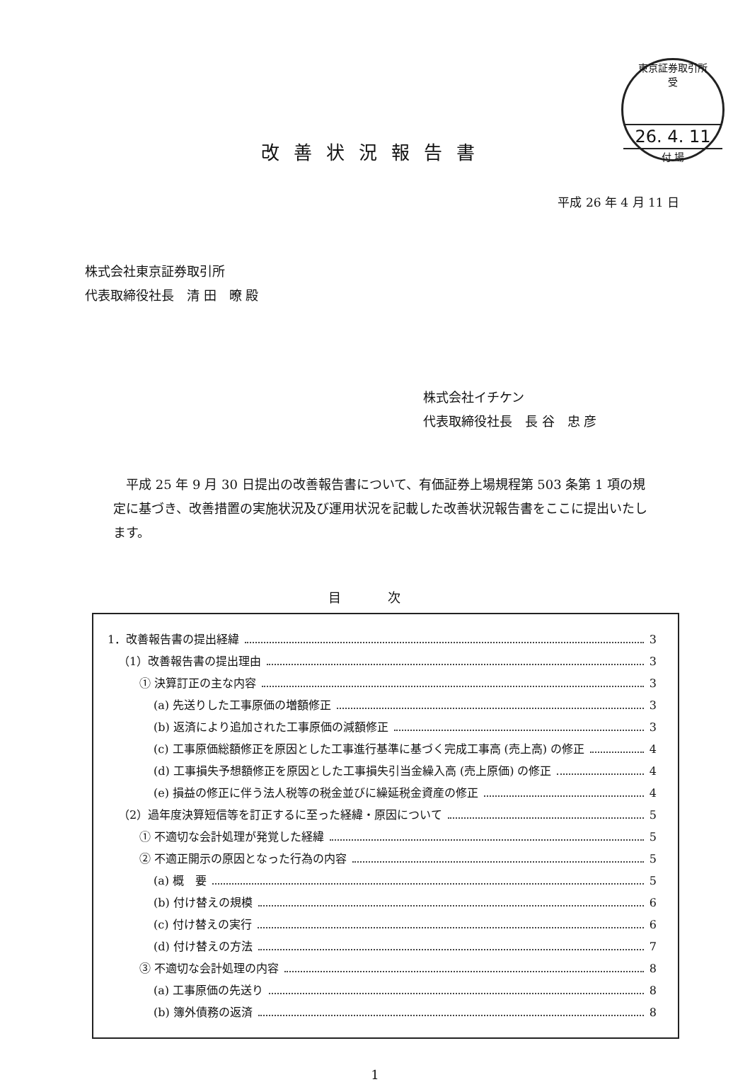東京証券取引所
受
26. 4. 11
付 場
改善状況報告書
平成 26 年 4 月 11 日
株式会社東京証券取引所
代表取締役社長　清 田　暸 殿
株式会社イチケン
代表取締役社長　長 谷　忠 彦
平成 25 年 9 月 30 日提出の改善報告書について、有価証券上場規程第 503 条第 1 項の規定に基づき、改善措置の実施状況及び運用状況を記載した改善状況報告書をここに提出いたします。
目 次
1．改善報告書の提出経緯 3
（1）改善報告書の提出理由 3
① 決算訂正の主な内容 3
(a) 先送りした工事原価の増額修正 3
(b) 返済により追加された工事原価の減額修正 3
(c) 工事原価総額修正を原因とした工事進行基準に基づく完成工事高 (売上高) の修正 4
(d) 工事損失予想額修正を原因とした工事損失引当金繰入高 (売上原価) の修正 4
(e) 損益の修正に伴う法人税等の税金並びに繰延税金資産の修正 4
（2）過年度決算短信等を訂正するに至った経緯・原因について 5
① 不適切な会計処理が発覚した経緯 5
② 不適正開示の原因となった行為の内容 5
(a) 概　要 5
(b) 付け替えの規模 6
(c) 付け替えの実行 6
(d) 付け替えの方法 7
③ 不適切な会計処理の内容 8
(a) 工事原価の先送り 8
(b) 簿外債務の返済 8
1